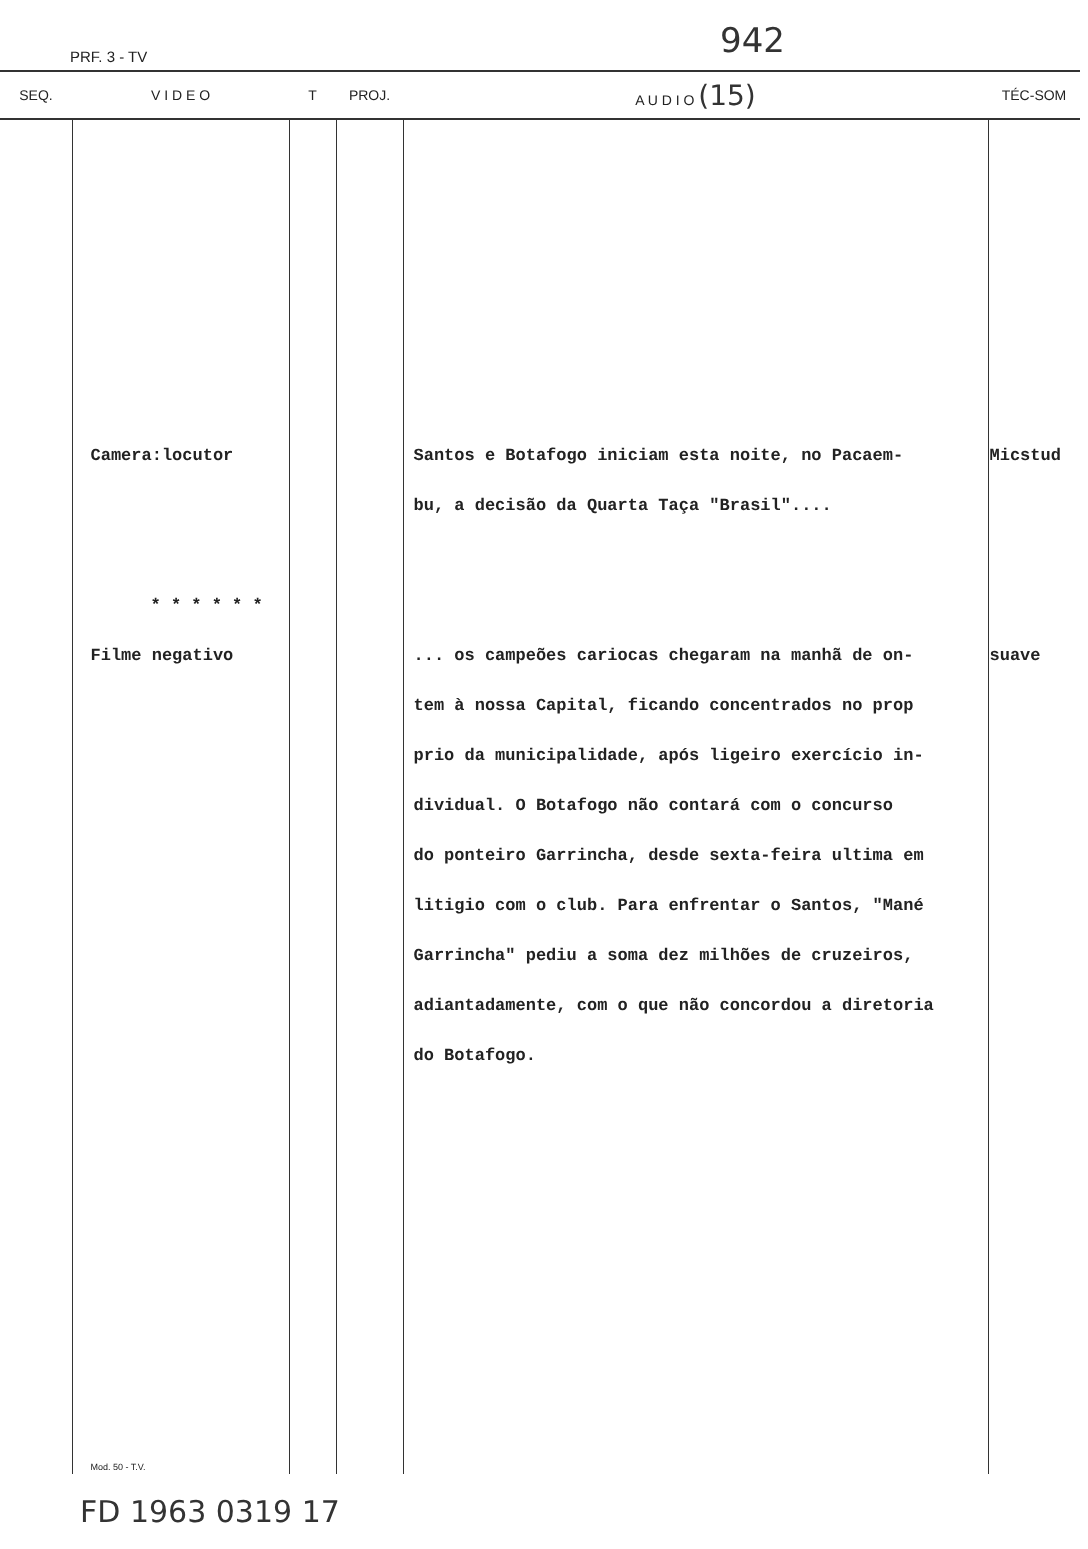PRF. 3 - TV 942
| SEQ. | V I D E O | T | PROJ. | A U D I O (15) | TÉC-SOM |
| --- | --- | --- | --- | --- | --- |
| | Camera:locutor * * * * * * Filme negativo Mod. 50 - T.V. | | | Santos e Botafogo iniciam esta noite, no Pacaem- bu, a decisão da Quarta Taça "Brasil".... ... os campeões cariocas chegaram na manhã de on- tem à nossa Capital, ficando concentrados no prop prio da municipalidade, após ligeiro exercício in- dividual. O Botafogo não contará com o concurso do ponteiro Garrincha, desde sexta-feira ultima em litigio com o club. Para enfrentar o Santos, "Mané Garrincha" pediu a soma dez milhões de cruzeiros, adiantadamente, com o que não concordou a diretoria do Botafogo. | Micstud suave |
FD 1963 0319 17